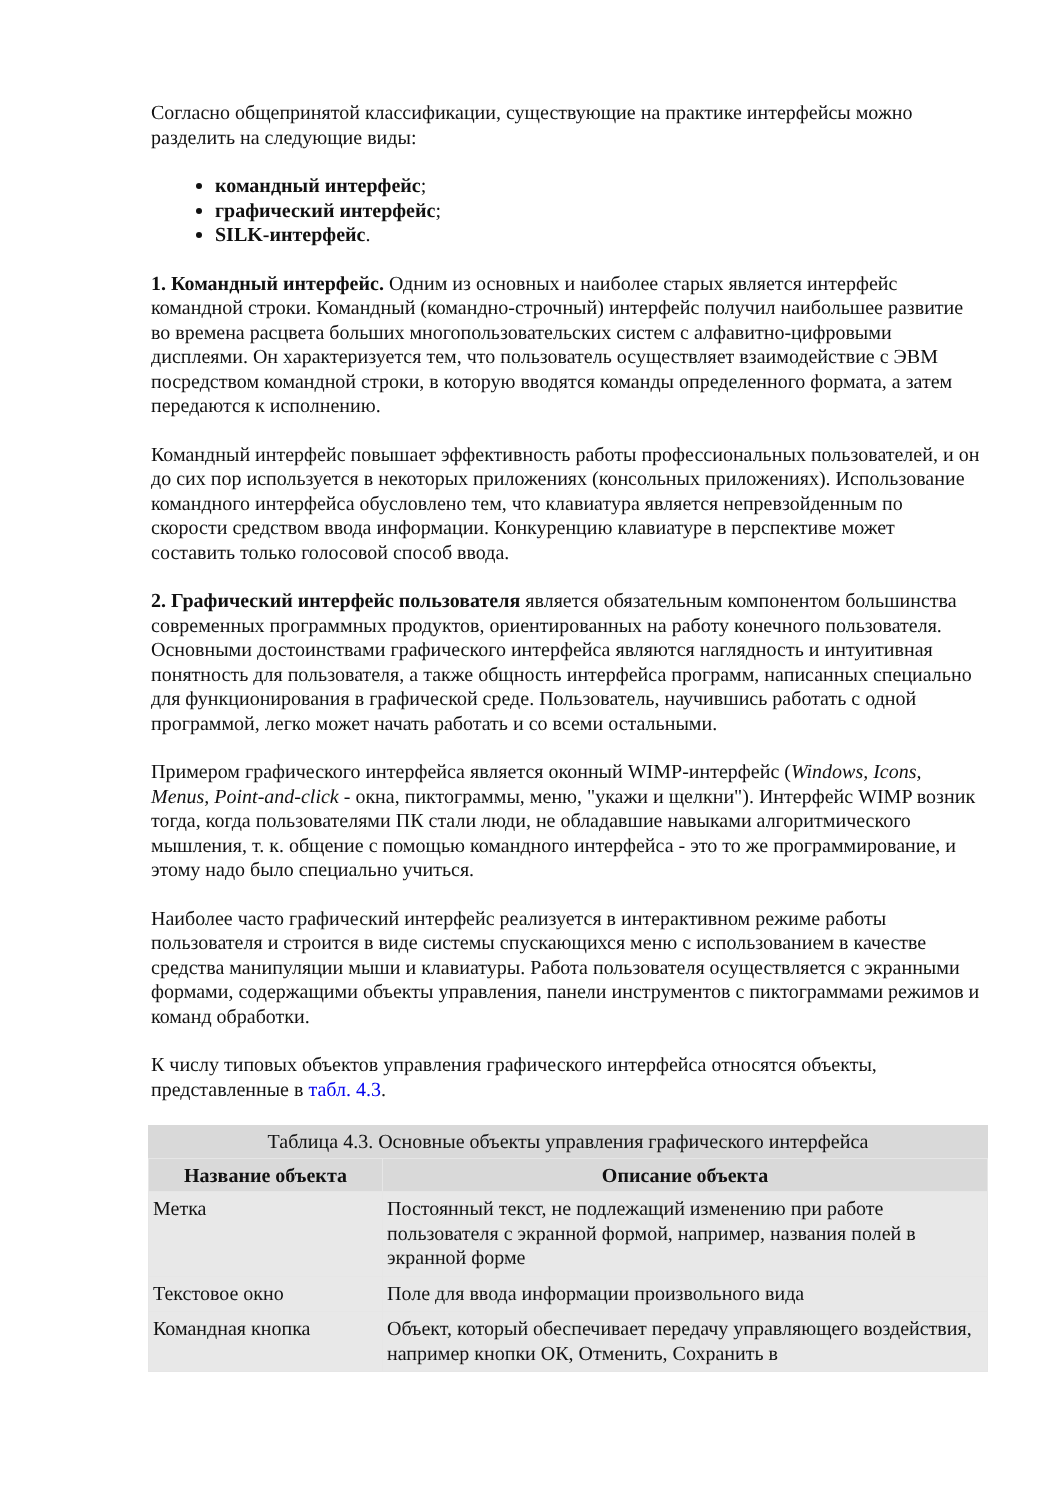Согласно общепринятой классификации, существующие на практике интерфейсы можно разделить на следующие виды:
командный интерфейс;
графический интерфейс;
SILK-интерфейс.
1. Командный интерфейс. Одним из основных и наиболее старых является интерфейс командной строки. Командный (командно-строчный) интерфейс получил наибольшее развитие во времена расцвета больших многопользовательских систем с алфавитно-цифровыми дисплеями. Он характеризуется тем, что пользователь осуществляет взаимодействие с ЭВМ посредством командной строки, в которую вводятся команды определенного формата, а затем передаются к исполнению.
Командный интерфейс повышает эффективность работы профессиональных пользователей, и он до сих пор используется в некоторых приложениях (консольных приложениях). Использование командного интерфейса обусловлено тем, что клавиатура является непревзойденным по скорости средством ввода информации. Конкуренцию клавиатуре в перспективе может составить только голосовой способ ввода.
2. Графический интерфейс пользователя является обязательным компонентом большинства современных программных продуктов, ориентированных на работу конечного пользователя. Основными достоинствами графического интерфейса являются наглядность и интуитивная понятность для пользователя, а также общность интерфейса программ, написанных специально для функционирования в графической среде. Пользователь, научившись работать с одной программой, легко может начать работать и со всеми остальными.
Примером графического интерфейса является оконный WIMP-интерфейс (Windows, Icons, Menus, Point-and-click - окна, пиктограммы, меню, "укажи и щелкни"). Интерфейс WIMP возник тогда, когда пользователями ПК стали люди, не обладавшие навыками алгоритмического мышления, т. к. общение с помощью командного интерфейса - это то же программирование, и этому надо было специально учиться.
Наиболее часто графический интерфейс реализуется в интерактивном режиме работы пользователя и строится в виде системы спускающихся меню с использованием в качестве средства манипуляции мыши и клавиатуры. Работа пользователя осуществляется с экранными формами, содержащими объекты управления, панели инструментов с пиктограммами режимов и команд обработки.
К числу типовых объектов управления графического интерфейса относятся объекты, представленные в табл. 4.3.
Таблица 4.3. Основные объекты управления графического интерфейса
| Название объекта | Описание объекта |
| --- | --- |
| Метка | Постоянный текст, не подлежащий изменению при работе пользователя с экранной формой, например, названия полей в экранной форме |
| Текстовое окно | Поле для ввода информации произвольного вида |
| Командная кнопка | Объект, который обеспечивает передачу управляющего воздействия, например кнопки ОК, Отменить, Сохранить в |